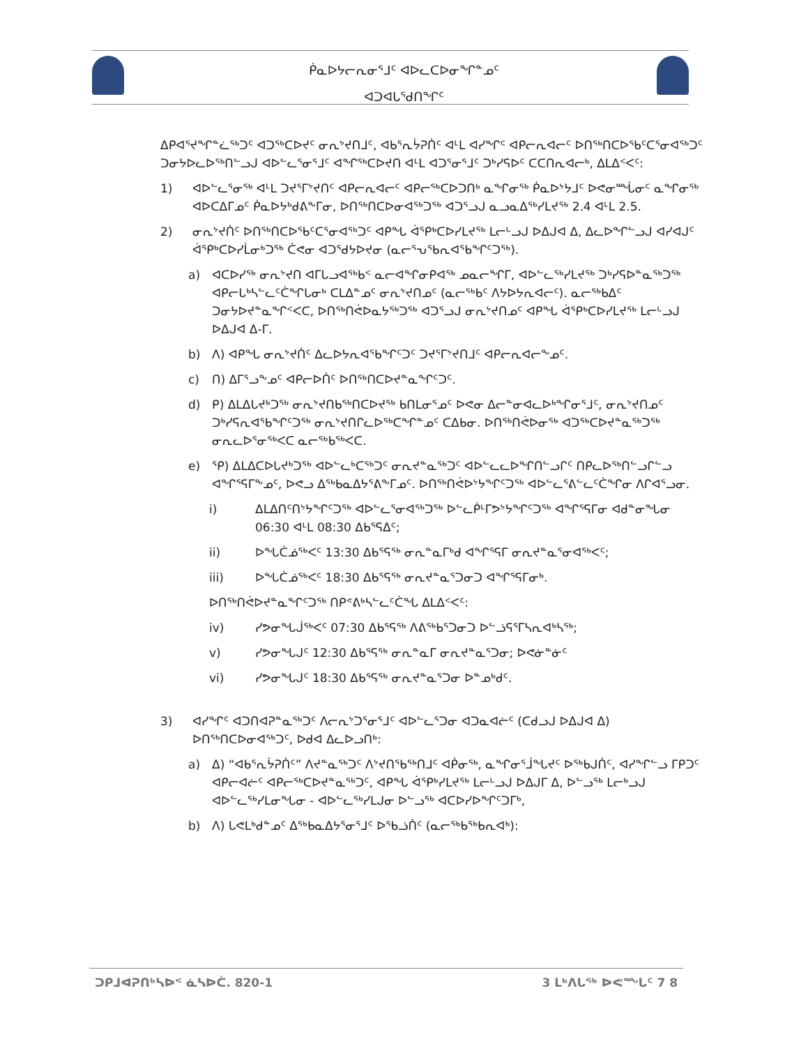ᑮᓇᐅᔭᓕᕆᓂᕐᒧᑦ ᐊᐅᓚᑕᐅᓂᖏᓐᓄᑦ
ᐊᑐᐊᒐᕐᑯᑎᖏᑦ
ᐃᑭᐊᕐᔪᖏᓐᓛᖅᑐᑦ ᐊᑐᖅᑕᐅᔪᑦ ᓂᕆᔾᔪᑎᒧᑦ, ᐊᑲᕐᕆᔮᕈᑏᑦ ᐊᒻᒪ ᐊᓯᖏᑦ ᐊᑭᓕᕆᐊᓕᑦ ᐅᑎᖅᑎᑕᐅᕐᑲᑦᑕᕐᓂᐊᖅᑐᑦ ᑐᓂᔭᐅᓚᐅᖅᑎᓪᓗᒍ ᐊᐅᓪᓚᕐᓂᕐᒧᑦ ᐊᖏᖅᑕᐅᔪᑎ ᐊᒻᒪ ᐊᑐᕐᓂᕐᒧᑦ ᑐᒃᓯᕋᐅᑦ ᑕᑕᑎᕆᐊᓕᒃ, ᐃᒪᐃᑉᐸᑦ:
1) ᐊᐅᓪᓚᕐᓂᖅ ᐊᒻᒪ ᑐᔪᕐᒥᔾᔪᑎᑦ ᐊᑭᓕᕆᐊᓕᑦ ᐊᑭᓕᖅᑕᐅᑐᑎᒃ ᓇᖏᓂᖅ ᑮᓇᐅᔾᔭᒧᑦ ᐅᕙᓂᙶᓂᑦ ᓇᖏᓂᖅ ᐊᐅᑕᐃᒥᓄᑦ ᑮᓇᐅᔭᒃᑯᕕᖕᒥᓂ, ᐅᑎᖅᑎᑕᐅᓂᐊᖅᑐᖅ ᐊᑐᕐᓗᒍ ᓇᓗᓇᐃᖅᓯᒪᔪᖅ 2.4 ᐊᒻᒪ 2.5.
2) ᓂᕆᔾᔪᑏᑦ ᐅᑎᖅᑎᑕᐅᕐᑲᑦᑕᕐᓂᐊᖅᑐᑦ ᐊᑭᖓ ᐋᕿᒃᑕᐅᓯᒪᔪᖅ ᒪᓕᒡᓗᒍ ᐅᐃᒍᐊ ᐃ, ᐃᓚᐅᖏᓪᓗᒍ ᐊᓯᐊᒍᑦ ᐋᕿᒃᑕᐅᓯᒫᓂᒃᑐᖅ ᑖᕙᓂ ᐊᑐᕐᑯᔭᐅᔪᓂ (ᓇᓕᕐᕃᕐᑲᕆᐊᕐᑲᖏᑦᑐᖅ).
a) ᐊᑕᐅᓯᖅ ᓂᕆᔾᔪᑎ ᐊᒥᒐᓗᐊᖅᑲᑉ ᓇᓕᐊᖏᓂᑭᐊᖅ ᓄᓇᓕᖏᒥ, ᐊᐅᓪᓚᖅᓯᒪᔪᖅ ᑐᒃᓯᕋᐅᓐᓇᖅᑐᖅ ᐊᑭᓕᒐᒃᓴᓪᓚᑦᑖᖏᒐᓂᒃ ᑕᒪᐃᓐᓄᑦ ᓂᕆᔾᔪᑎᓄᑦ (ᓇᓕᖅᑲᑦ ᐱᔭᐅᔭᕆᐊᓕᑦ). ᓇᓕᖅᑲᐃᑦ ᑐᓂᔭᐅᔪᓐᓇᖏᑉᐸᑕ, ᐅᑎᖅᑎᕚᐅᓇᔭᖅᑐᖅ ᐊᑐᕐᓗᒍ ᓂᕆᔾᔪᑎᓄᑦ ᐊᑭᖓ ᐋᕿᒃᑕᐅᓯᒪᔪᖅ ᒪᓕᒡᓗᒍ ᐅᐃᒍᐊ ᐃ-ᒥ.
b) ᐱ) ᐊᑭᖓ ᓂᕆᔾᔪᑏᑦ ᐃᓚᐅᔭᕆᐊᖃᖏᑦᑐᑦ ᑐᔪᕐᒥᔾᔪᑎᒧᑦ ᐊᑭᓕᕆᐊᓕᖕᓄᑦ.
c) ᑎ) ᐃᒥᕐᓗᖕᓄᑦ ᐊᑭᓕᐅᑏᑦ ᐅᑎᖅᑎᑕᐅᔪᓐᓇᖏᑦᑐᑦ.
d) ᑭ) ᐃᒪᐃᒐᔪᒃᑐᖅ ᓂᕆᔾᔪᑎᑲᖅᑎᑕᐅᔪᖅ ᑲᑎᒪᓂᕐᓄᑦ ᐅᕙᓂ ᐃᓕᓐᓂᐊᓚᐅᒃᖏᓂᕐᒧᑦ, ᓂᕆᔾᔪᑎᓄᑦ ᑐᒃᓯᕋᕆᐊᖃᖏᑦᑐᖅ ᓂᕆᔾᔪᑎᒋᓚᐅᖅᑕᖏᓐᓄᑦ ᑕᐃᑲᓂ. ᐅᑎᖅᑎᕚᐅᓂᖅ ᐊᑐᖅᑕᐅᔪᓐᓇᖅᑐᖅ ᓂᕆᓚᐅᕐᓂᖅᐸᑕ ᓇᓕᖅᑲᖅᐸᑕ.
e) ᕿ) ᐃᒪᐃᑕᐅᒐᔪᒃᑐᖅ ᐊᐅᓪᓚᒃᑕᖅᑐᑦ ᓂᕆᔪᓐᓇᖅᑐᑦ ᐊᐅᓪᓚᓚᐅᖏᑎᓪᓗᒋᑦ ᑎᑭᓚᐅᖅᑎᓪᓗᒋᓪᓗ ᐊᖏᕐᕋᒥᖕᓄᑦ, ᐅᕙᓗ ᐃᖅᑲᓇᐃᔭᕐᕕᖕᒥᓄᑦ. ᐅᑎᖅᑎᕚᐅᔾᔭᖏᑦᑐᖅ ᐊᐅᓪᓚᕐᕕᓪᓚᑦᑖᖏᓂ ᐱᒋᐊᕐᓗᓂ.
i) ᐃᒪᐃᑎᑦᑎᔾᔭᖏᑦᑐᖅ ᐊᐅᓪᓚᕐᓂᐊᖅᑐᖅ ᐅᓪᓚᑮᒻᒥᕗᔾᔭᖏᑦᑐᖅ ᐊᖏᕐᕋᒥᓂ ᐊᑯᓐᓂᖓᓂ 06:30 ᐊᒻᒪ 08:30 ᐃᑲᕐᕋᐃᑦ;
ii) ᐅᖓᑖᓅᖅᐸᑦ 13:30 ᐃᑲᕐᕋᖅ ᓂᕆᓐᓇᒥᒃᑯ ᐊᖏᕐᕋᒥ ᓂᕆᔪᓐᓇᕐᓂᐊᖅᐸᑦ;
iii) ᐅᖓᑖᓅᖅᐸᑦ 18:30 ᐃᑲᕐᕋᖅ ᓂᕆᔪᓐᓇᕐᑐᓂᑐ ᐊᖏᕐᕋᒥᓂᒃ.
ᐅᑎᖅᑎᕚᐅᔪᓐᓇᖏᑦᑐᖅ ᑎᑭᕝᕕᒃᓴᓪᓚᑦᑖᖓ ᐃᒪᐃᑉᐸᑦ:
iv) ᓯᕗᓂᖓᒎᖅᐸᑦ 07:30 ᐃᑲᕐᕋᖅ ᐱᕕᖅᑲᕐᑐᓂᑐ ᐅᓪᓘᕋᕐᒥᓴᕆᐊᒃᓴᖅ;
v) ᓯᕗᓂᖓᒍᑦ 12:30 ᐃᑲᕐᕋᖅ ᓂᕆᓐᓇᒥ ᓂᕆᔪᓐᓇᕐᑐᓂ; ᐅᕙᓃᓐᓃᑦ
vi) ᓯᕗᓂᖓᒍᑦ 18:30 ᐃᑲᕐᕋᖅ ᓂᕆᔪᓐᓇᕐᑐᓂ ᐅᓐᓄᒃᑯᑦ.
3) ᐊᓯᖏᑦ ᐊᑐᑎᐊᕈᓐᓇᖅᑐᑦ ᐱᓕᕆᔾᑐᕐᓂᕐᒧᑦ ᐊᐅᓪᓚᕐᑐᓂ ᐊᑐᓇᐊᓖᑦ (ᑕᑯᓗᒍ ᐅᐃᒍᐊ ᐃ) ᐅᑎᖅᑎᑕᐅᓂᐊᖅᑐᑦ, ᐅᑯᐊ ᐃᓚᐅᓗᑎᒃ:
a) ᐃ) “ᐊᑲᕐᕆᔮᕈᑏᑦ” ᐱᔪᓐᓇᖅᑐᑦ ᐱᔾᔪᑎᖃᖅᑎᒧᑦ ᐊᑮᓂᖅ, ᓇᖏᓂᕐᒨᖓᔪᑦ ᐅᖅᑲᒍᑏᑦ, ᐊᓯᖏᓪᓗ ᒥᑭᑐᑦ ᐊᑭᓕᐊᓖᑦ ᐊᑭᓕᖅᑕᐅᔪᓐᓇᖅᑐᑦ, ᐊᑭᖓ ᐋᕿᒃᓯᒪᔪᖅ ᒪᓕᒡᓗᒍ ᐅᐃᒍᒥ ᐃ, ᐅᓪᓗᖅ ᒪᓕᒃᓗᒍ ᐊᐅᓪᓚᖅᓯᒪᓂᖓᓂ - ᐊᐅᓪᓚᖅᓯᒪᒍᓂ ᐅᓪᓗᖅ ᐊᑕᐅᓯᐅᖏᑦᑐᒥᒃ,
b) ᐱ) ᒐᕙᒪᒃᑯᓐᓄᑦ ᐃᖅᑲᓇᐃᔭᕐᓂᕐᒧᑦ ᐅᖃᓘᑏᑦ (ᓇᓕᖅᑲᖅᑲᕆᐊᒃ):
ᑐᑭᒧᐊᕈᑎᒃᓴᐅᑉ ᓈᓴᐅᑖ. 820-1 3 ᒪᒃᐱᒐᖅ ᐅᕙᙵᑦ 7 8